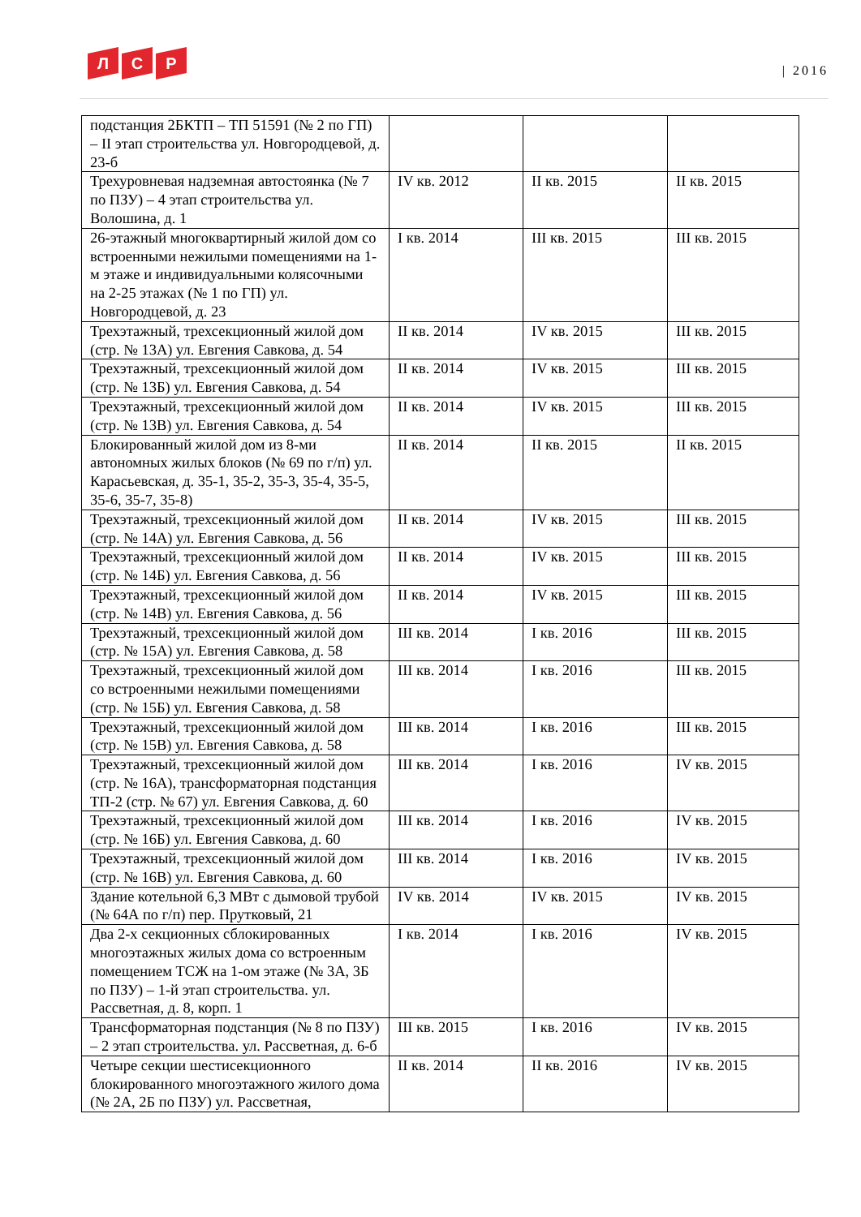Л С Р
| 2016
| подстанция 2БКТП – ТП 51591 (№ 2 по ГП) – II этап строительства ул. Новгородцевой, д. 23-б | | | |
| Трехуровневая надземная автостоянка (№ 7 по ПЗУ) – 4 этап строительства ул. Волошина, д. 1 | IV кв. 2012 | II кв. 2015 | II кв. 2015 |
| 26-этажный многоквартирный жилой дом со встроенными нежилыми помещениями на 1-м этаже и индивидуальными колясочными на 2-25 этажах (№ 1 по ГП) ул. Новгородцевой, д. 23 | I кв. 2014 | III кв. 2015 | III кв. 2015 |
| Трехэтажный, трехсекционный жилой дом (стр. № 13А) ул. Евгения Савкова, д. 54 | II кв. 2014 | IV кв. 2015 | III кв. 2015 |
| Трехэтажный, трехсекционный жилой дом (стр. № 13Б) ул. Евгения Савкова, д. 54 | II кв. 2014 | IV кв. 2015 | III кв. 2015 |
| Трехэтажный, трехсекционный жилой дом (стр. № 13В) ул. Евгения Савкова, д. 54 | II кв. 2014 | IV кв. 2015 | III кв. 2015 |
| Блокированный жилой дом из 8-ми автономных жилых блоков (№ 69 по г/п) ул. Карасьевская, д. 35-1, 35-2, 35-3, 35-4, 35-5, 35-6, 35-7, 35-8) | II кв. 2014 | II кв. 2015 | II кв. 2015 |
| Трехэтажный, трехсекционный жилой дом (стр. № 14А) ул. Евгения Савкова, д. 56 | II кв. 2014 | IV кв. 2015 | III кв. 2015 |
| Трехэтажный, трехсекционный жилой дом (стр. № 14Б) ул. Евгения Савкова, д. 56 | II кв. 2014 | IV кв. 2015 | III кв. 2015 |
| Трехэтажный, трехсекционный жилой дом (стр. № 14В) ул. Евгения Савкова, д. 56 | II кв. 2014 | IV кв. 2015 | III кв. 2015 |
| Трехэтажный, трехсекционный жилой дом (стр. № 15А) ул. Евгения Савкова, д. 58 | III кв. 2014 | I кв. 2016 | III кв. 2015 |
| Трехэтажный, трехсекционный жилой дом со встроенными нежилыми помещениями (стр. № 15Б) ул. Евгения Савкова, д. 58 | III кв. 2014 | I кв. 2016 | III кв. 2015 |
| Трехэтажный, трехсекционный жилой дом (стр. № 15В) ул. Евгения Савкова, д. 58 | III кв. 2014 | I кв. 2016 | III кв. 2015 |
| Трехэтажный, трехсекционный жилой дом (стр. № 16А), трансформаторная подстанция ТП-2 (стр. № 67) ул. Евгения Савкова, д. 60 | III кв. 2014 | I кв. 2016 | IV кв. 2015 |
| Трехэтажный, трехсекционный жилой дом (стр. № 16Б) ул. Евгения Савкова, д. 60 | III кв. 2014 | I кв. 2016 | IV кв. 2015 |
| Трехэтажный, трехсекционный жилой дом (стр. № 16В) ул. Евгения Савкова, д. 60 | III кв. 2014 | I кв. 2016 | IV кв. 2015 |
| Здание котельной 6,3 МВт с дымовой трубой (№ 64А по г/п) пер. Прутковый, 21 | IV кв. 2014 | IV кв. 2015 | IV кв. 2015 |
| Два 2-х секционных сблокированных многоэтажных жилых дома со встроенным помещением ТСЖ на 1-ом этаже (№ 3А, 3Б по ПЗУ) – 1-й этап строительства. ул. Рассветная, д. 8, корп. 1 | I кв. 2014 | I кв. 2016 | IV кв. 2015 |
| Трансформаторная подстанция (№ 8 по ПЗУ) – 2 этап строительства. ул. Рассветная, д. 6-б | III кв. 2015 | I кв. 2016 | IV кв. 2015 |
| Четыре секции шестисекционного блокированного многоэтажного жилого дома (№ 2А, 2Б по ПЗУ) ул. Рассветная, | II кв. 2014 | II кв. 2016 | IV кв. 2015 |